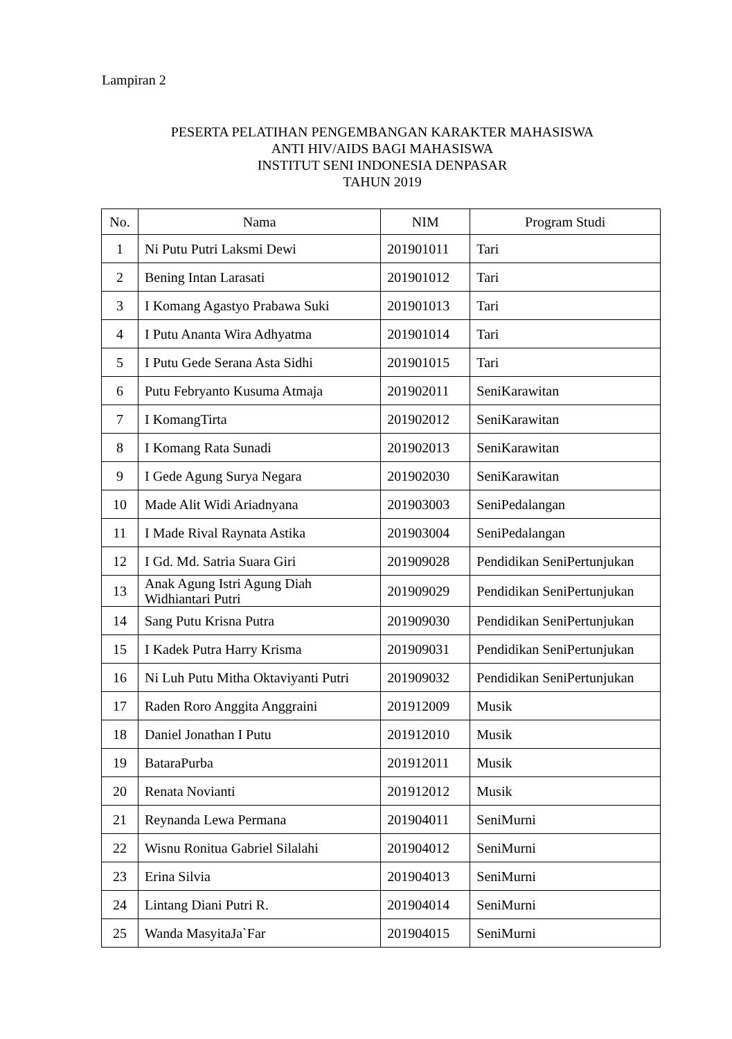Lampiran 2
PESERTA PELATIHAN PENGEMBANGAN KARAKTER MAHASISWA
ANTI HIV/AIDS BAGI MAHASISWA
INSTITUT SENI INDONESIA DENPASAR
TAHUN 2019
| No. | Nama | NIM | Program Studi |
| --- | --- | --- | --- |
| 1 | Ni Putu Putri Laksmi Dewi | 201901011 | Tari |
| 2 | Bening Intan Larasati | 201901012 | Tari |
| 3 | I Komang Agastyo Prabawa Suki | 201901013 | Tari |
| 4 | I Putu Ananta Wira Adhyatma | 201901014 | Tari |
| 5 | I Putu Gede Serana Asta Sidhi | 201901015 | Tari |
| 6 | Putu Febryanto Kusuma Atmaja | 201902011 | SeniKarawitan |
| 7 | I KomangTirta | 201902012 | SeniKarawitan |
| 8 | I Komang Rata Sunadi | 201902013 | SeniKarawitan |
| 9 | I Gede Agung Surya Negara | 201902030 | SeniKarawitan |
| 10 | Made Alit Widi Ariadnyana | 201903003 | SeniPedalangan |
| 11 | I Made Rival Raynata Astika | 201903004 | SeniPedalangan |
| 12 | I Gd. Md. Satria Suara Giri | 201909028 | Pendidikan SeniPertunjukan |
| 13 | Anak Agung Istri Agung Diah Widhiantari Putri | 201909029 | Pendidikan SeniPertunjukan |
| 14 | Sang Putu Krisna Putra | 201909030 | Pendidikan SeniPertunjukan |
| 15 | I Kadek Putra Harry Krisma | 201909031 | Pendidikan SeniPertunjukan |
| 16 | Ni Luh Putu Mitha Oktaviyanti Putri | 201909032 | Pendidikan SeniPertunjukan |
| 17 | Raden Roro Anggita Anggraini | 201912009 | Musik |
| 18 | Daniel Jonathan I Putu | 201912010 | Musik |
| 19 | BataraPurba | 201912011 | Musik |
| 20 | Renata Novianti | 201912012 | Musik |
| 21 | Reynanda Lewa Permana | 201904011 | SeniMurni |
| 22 | Wisnu Ronitua Gabriel Silalahi | 201904012 | SeniMurni |
| 23 | Erina Silvia | 201904013 | SeniMurni |
| 24 | Lintang Diani Putri R. | 201904014 | SeniMurni |
| 25 | Wanda MasyitaJa`Far | 201904015 | SeniMurni |